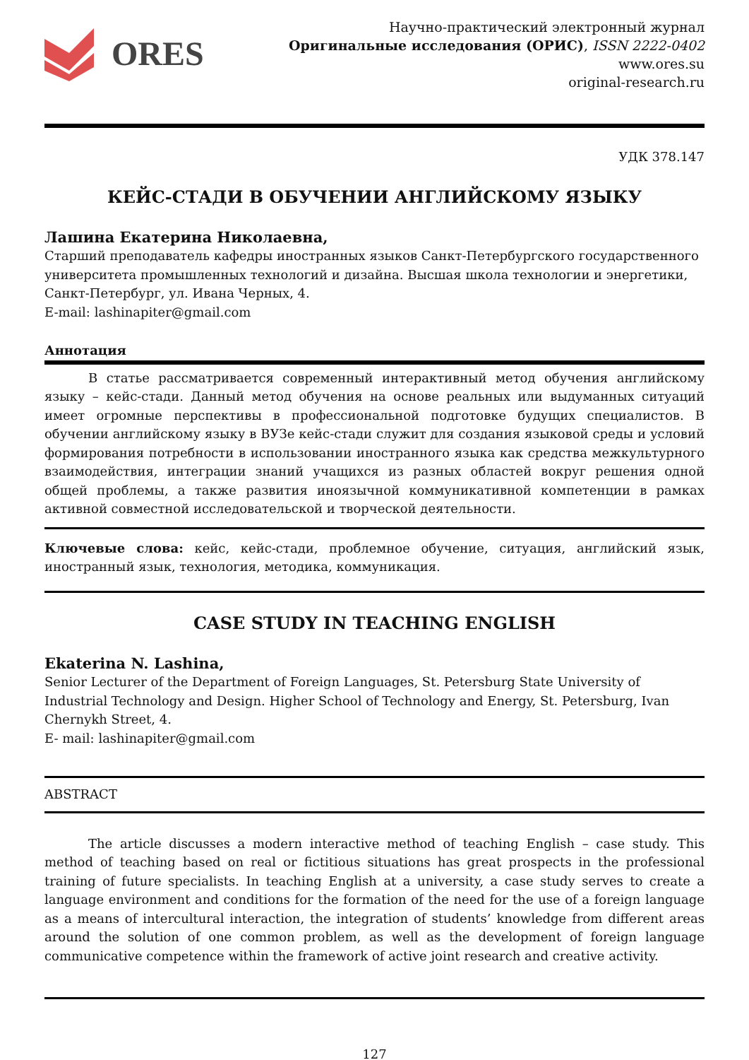ORES
Научно-практический электронный журнал
Оригинальные исследования (ОРИС), ISSN 2222-0402
www.ores.su
original-research.ru
УДК 378.147
КЕЙС-СТАДИ В ОБУЧЕНИИ АНГЛИЙСКОМУ ЯЗЫКУ
Лашина Екатерина Николаевна,
Старший преподаватель кафедры иностранных языков Санкт-Петербургского государственного университета промышленных технологий и дизайна. Высшая школа технологии и энергетики, Санкт-Петербург, ул. Ивана Черных, 4.
E-mail: lashinapiter@gmail.com
Аннотация
В статье рассматривается современный интерактивный метод обучения английскому языку – кейс-стади. Данный метод обучения на основе реальных или выдуманных ситуаций имеет огромные перспективы в профессиональной подготовке будущих специалистов. В обучении английскому языку в ВУЗе кейс-стади служит для создания языковой среды и условий формирования потребности в использовании иностранного языка как средства межкультурного взаимодействия, интеграции знаний учащихся из разных областей вокруг решения одной общей проблемы, а также развития иноязычной коммуникативной компетенции в рамках активной совместной исследовательской и творческой деятельности.
Ключевые слова: кейс, кейс-стади, проблемное обучение, ситуация, английский язык, иностранный язык, технология, методика, коммуникация.
CASE STUDY IN TEACHING ENGLISH
Ekaterina N. Lashina,
Senior Lecturer of the Department of Foreign Languages, St. Petersburg State University of Industrial Technology and Design. Higher School of Technology and Energy, St. Petersburg, Ivan Chernykh Street, 4.
E- mail: lashinapiter@gmail.com
ABSTRACT
The article discusses a modern interactive method of teaching English – case study. This method of teaching based on real or fictitious situations has great prospects in the professional training of future specialists. In teaching English at a university, a case study serves to create a language environment and conditions for the formation of the need for the use of a foreign language as a means of intercultural interaction, the integration of students’ knowledge from different areas around the solution of one common problem, as well as the development of foreign language communicative competence within the framework of active joint research and creative activity.
127